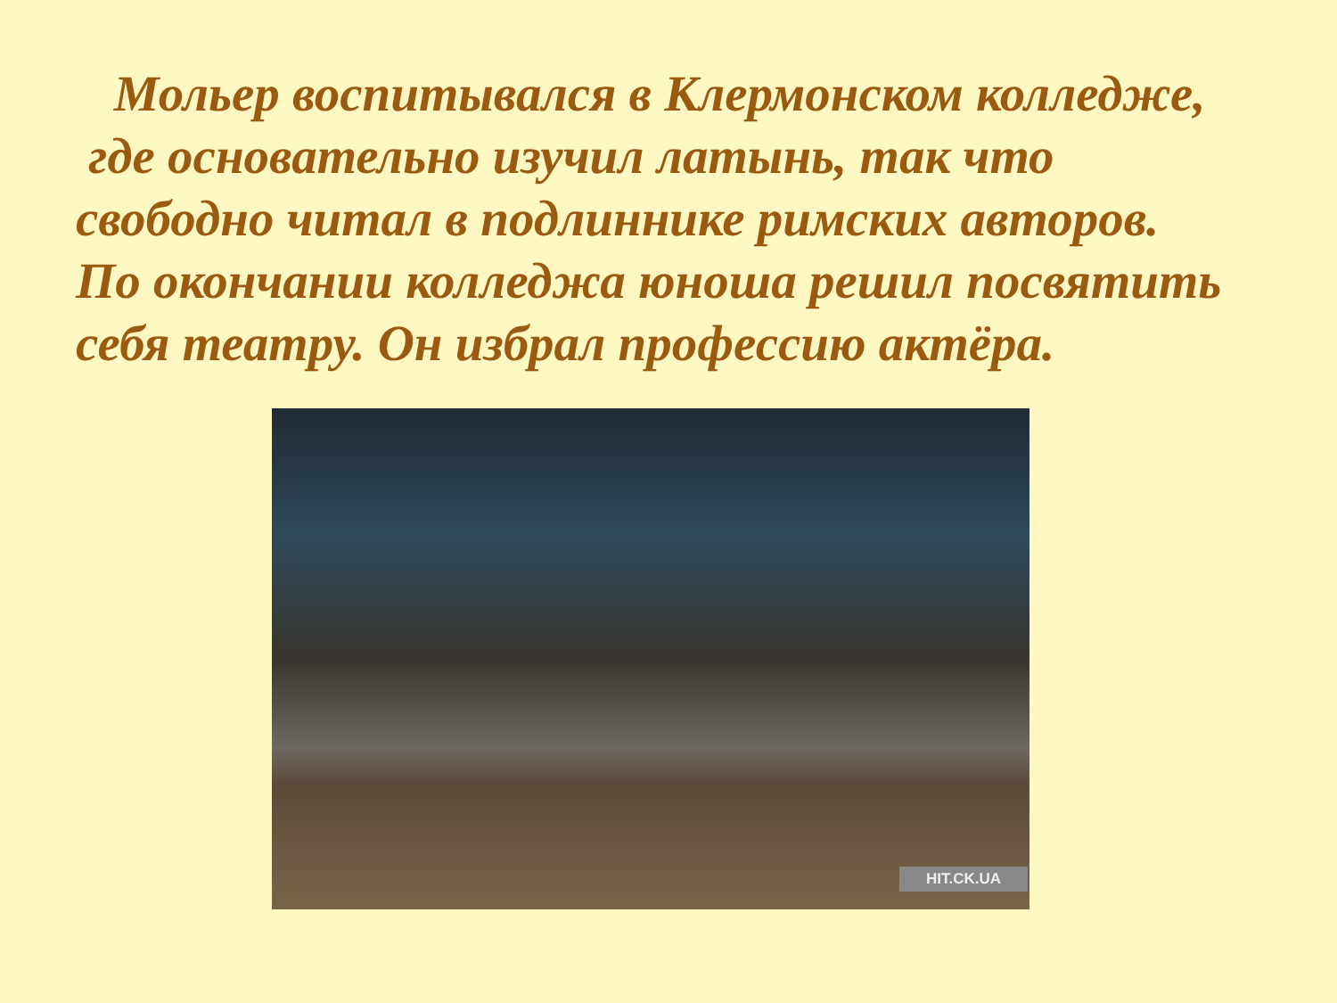Мольер воспитывался в Клермонском колледже,
где основательно изучил латынь, так что
свободно читал в подлиннике римских авторов.
По окончании колледжа юноша решил посвятить
себя театру. Он избрал профессию актёра.
HIT.CK.UA